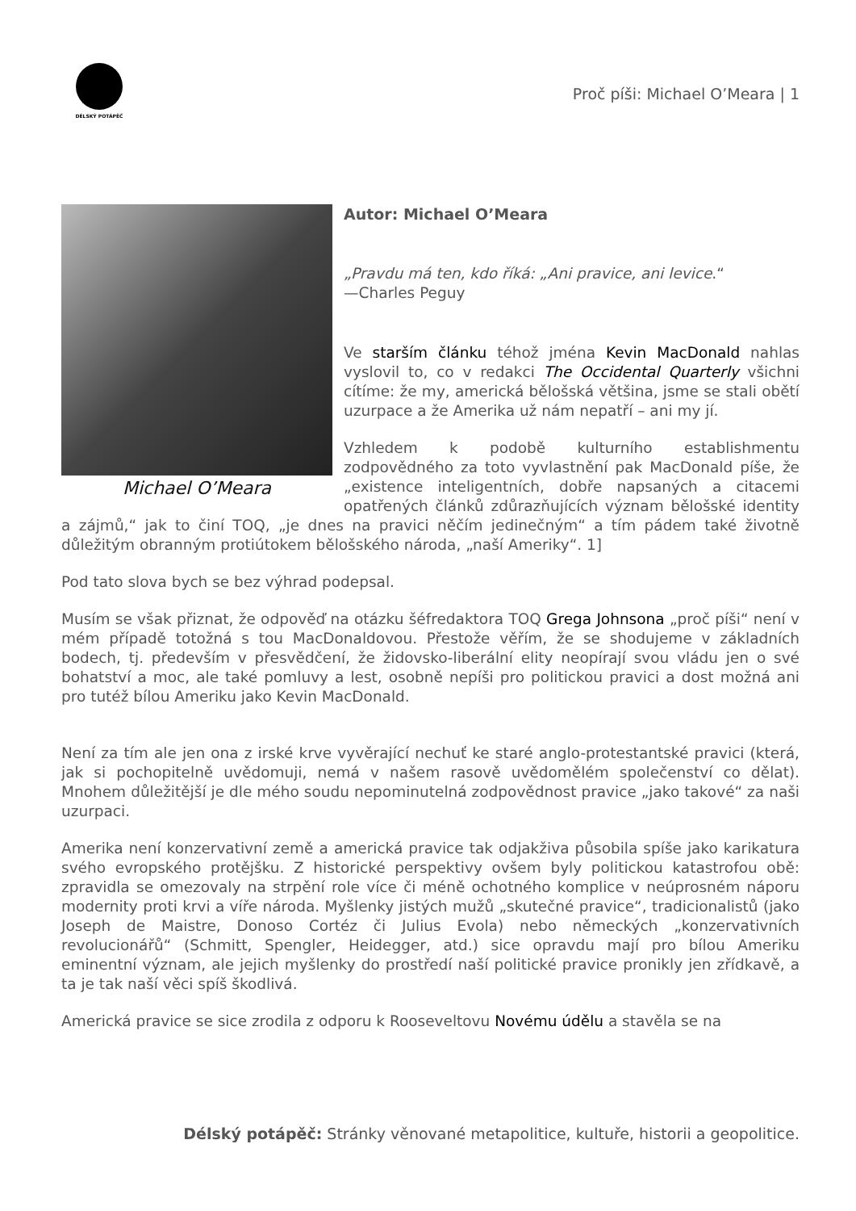DÉLSKÝ POTÁPĚČ
Proč píši: Michael O’Meara | 1
Michael O’Meara
Autor: Michael O’Meara
„Pravdu má ten, kdo říká: „Ani pravice, ani levice.“
—Charles Peguy
Ve starším článku téhož jména Kevin MacDonald nahlas vyslovil to, co v redakci The Occidental Quarterly všichni cítíme: že my, americká bělošská většina, jsme se stali obětí uzurpace a že Amerika už nám nepatří – ani my jí.
Vzhledem k podobě kulturního establishmentu zodpovědného za toto vyvlastnění pak MacDonald píše, že „existence inteligentních, dobře napsaných a citacemi opatřených článků zdůrazňujících význam bělošské identity a zájmů,“ jak to činí TOQ, „je dnes na pravici něčím jedinečným“ a tím pádem také životně důležitým obranným protiútokem bělošského národa, „naší Ameriky“. 1]
Pod tato slova bych se bez výhrad podepsal.
Musím se však přiznat, že odpověď na otázku šéfredaktora TOQ Grega Johnsona „proč píši“ není v mém případě totožná s tou MacDonaldovou. Přestože věřím, že se shodujeme v základních bodech, tj. především v přesvědčení, že židovsko-liberální elity neopírají svou vládu jen o své bohatství a moc, ale také pomluvy a lest, osobně nepíši pro politickou pravici a dost možná ani pro tutéž bílou Ameriku jako Kevin MacDonald.
Není za tím ale jen ona z irské krve vyvěrající nechuť ke staré anglo-protestantské pravici (která, jak si pochopitelně uvědomuji, nemá v našem rasově uvědomělém společenství co dělat). Mnohem důležitější je dle mého soudu nepominutelná zodpovědnost pravice „jako takové“ za naši uzurpaci.
Amerika není konzervativní země a americká pravice tak odjakživa působila spíše jako karikatura svého evropského protějšku. Z historické perspektivy ovšem byly politickou katastrofou obě: zpravidla se omezovaly na strpění role více či méně ochotného komplice v neúprosném náporu modernity proti krvi a víře národa. Myšlenky jistých mužů „skutečné pravice“, tradicionalistů (jako Joseph de Maistre, Donoso Cortéz či Julius Evola) nebo německých „konzervativních revolucionářů“ (Schmitt, Spengler, Heidegger, atd.) sice opravdu mají pro bílou Ameriku eminentní význam, ale jejich myšlenky do prostředí naší politické pravice pronikly jen zřídkavě, a ta je tak naší věci spíš škodlivá.
Americká pravice se sice zrodila z odporu k Rooseveltovu Novému údělu a stavěla se na
Délský potápěč: Stránky věnované metapolitice, kultuře, historii a geopolitice.